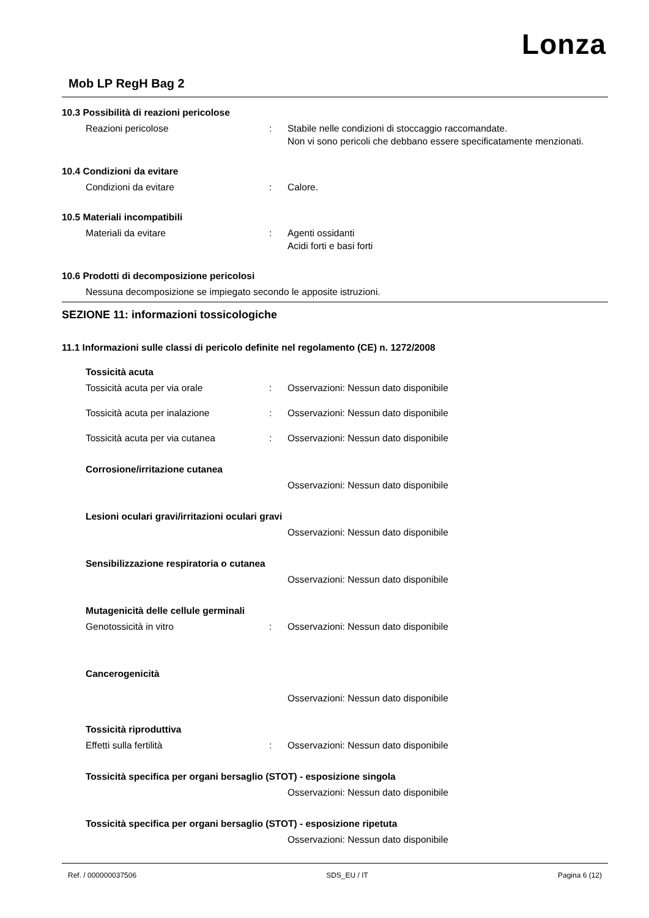Lonza
Mob LP RegH Bag 2
10.3 Possibilità di reazioni pericolose
Reazioni pericolose : Stabile nelle condizioni di stoccaggio raccomandate.
Non vi sono pericoli che debbano essere specificatamente menzionati.
10.4 Condizioni da evitare
Condizioni da evitare : Calore.
10.5 Materiali incompatibili
Materiali da evitare : Agenti ossidanti
Acidi forti e basi forti
10.6 Prodotti di decomposizione pericolosi
Nessuna decomposizione se impiegato secondo le apposite istruzioni.
SEZIONE 11: informazioni tossicologiche
11.1 Informazioni sulle classi di pericolo definite nel regolamento (CE) n. 1272/2008
Tossicità acuta
Tossicità acuta per via orale : Osservazioni: Nessun dato disponibile
Tossicità acuta per inalazione : Osservazioni: Nessun dato disponibile
Tossicità acuta per via cutanea : Osservazioni: Nessun dato disponibile
Corrosione/irritazione cutanea
Osservazioni: Nessun dato disponibile
Lesioni oculari gravi/irritazioni oculari gravi
Osservazioni: Nessun dato disponibile
Sensibilizzazione respiratoria o cutanea
Osservazioni: Nessun dato disponibile
Mutagenicità delle cellule germinali
Genotossicità in vitro : Osservazioni: Nessun dato disponibile
Cancerogenicità
Osservazioni: Nessun dato disponibile
Tossicità riproduttiva
Effetti sulla fertilità : Osservazioni: Nessun dato disponibile
Tossicità specifica per organi bersaglio (STOT) - esposizione singola
Osservazioni: Nessun dato disponibile
Tossicità specifica per organi bersaglio (STOT) - esposizione ripetuta
Osservazioni: Nessun dato disponibile
Ref. / 000000037506 SDS_EU / IT Pagina 6 (12)